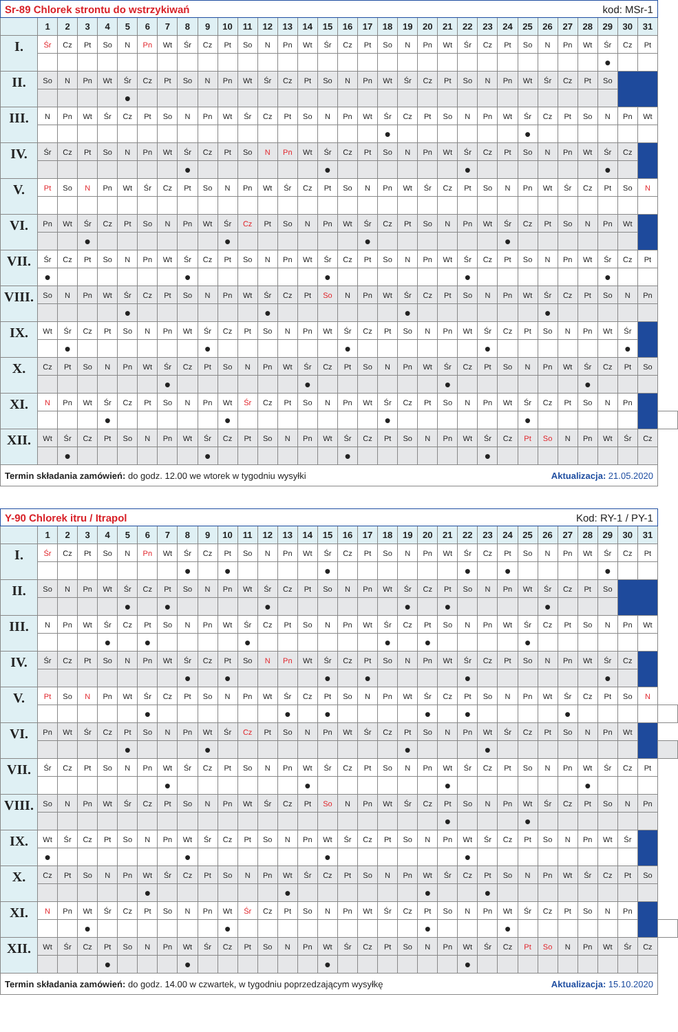| Sr-89 Chlorek strontu do wstrzykiwań kod: MSr-1 | | | | | | | | | | | | | | | | | | | | | | | | | | | | | | | | |
| | 1 | 2 | 3 | 4 | 5 | 6 | 7 | 8 | 9 | 10 | 11 | 12 | 13 | 14 | 15 | 16 | 17 | 18 | 19 | 20 | 21 | 22 | 23 | 24 | 25 | 26 | 27 | 28 | 29 | 30 | 31 | |
| I. | Śr | Cz | Pt | So | N | Pn | Wt | Śr | Cz | Pt | So | N | Pn | Wt | Śr | Cz | Pt | So | N | Pn | Wt | Śr | Cz | Pt | So | N | Pn | Wt | Śr | Cz | Pt | |
| | | | | | | | | | | | | | | | | | | | | | | | | | | | | | ● | | | |
| II. | So | N | Pn | Wt | Śr | Cz | Pt | So | N | Pn | Wt | Śr | Cz | Pt | So | N | Pn | Wt | Śr | Cz | Pt | So | N | Pn | Wt | Śr | Cz | Pt | So | | | |
| | | | | | ● | | | | | | | | | | | | | | | | | | | | | | | | | | | |
| III. | N | Pn | Wt | Śr | Cz | Pt | So | N | Pn | Wt | Śr | Cz | Pt | So | N | Pn | Wt | Śr | Cz | Pt | So | N | Pn | Wt | Śr | Cz | Pt | So | N | Pn | Wt | |
| | | | | | | | | | | | | | | | | | | ● | | | | | | | ● | | | | | | | |
| IV. | Śr | Cz | Pt | So | N | Pn | Wt | Śr | Cz | Pt | So | N | Pn | Wt | Śr | Cz | Pt | So | N | Pn | Wt | Śr | Cz | Pt | So | N | Pn | Wt | Śr | Cz | | |
| | | | | | | | | ● | | | | | | | ● | | | | | | | ● | | | | | | | ● | | | |
| V. | Pt | So | N | Pn | Wt | Śr | Cz | Pt | So | N | Pn | Wt | Śr | Cz | Pt | So | N | Pn | Wt | Śr | Cz | Pt | So | N | Pn | Wt | Śr | Cz | Pt | So | N | |
| VI. | Pn | Wt | Śr | Cz | Pt | So | N | Pn | Wt | Śr | Cz | Pt | So | N | Pn | Wt | Śr | Cz | Pt | So | N | Pn | Wt | Śr | Cz | Pt | So | N | Pn | Wt | | |
| | | | ● | | | | | | | ● | | | | | | | ● | | | | | | | ● | | | | | | | | |
| VII. | Śr | Cz | Pt | So | N | Pn | Wt | Śr | Cz | Pt | So | N | Pn | Wt | Śr | Cz | Pt | So | N | Pn | Wt | Śr | Cz | Pt | So | N | Pn | Wt | Śr | Cz | Pt | |
| | ● | | | | | | | ● | | | | | | | ● | | | | | | | ● | | | | | | | ● | | | |
| VIII. | So | N | Pn | Wt | Śr | Cz | Pt | So | N | Pn | Wt | Śr | Cz | Pt | So | N | Pn | Wt | Śr | Cz | Pt | So | N | Pn | Wt | Śr | Cz | Pt | So | N | Pn | |
| | | | | | ● | | | | | | | ● | | | | | | | ● | | | | | | | ● | | | | | | |
| IX. | Wt | Śr | Cz | Pt | So | N | Pn | Wt | Śr | Cz | Pt | So | N | Pn | Wt | Śr | Cz | Pt | So | N | Pn | Wt | Śr | Cz | Pt | So | N | Pn | Wt | Śr | | |
| | | ● | | | | | | | ● | | | | | | | ● | | | | | | | ● | | | | | | | ● | | |
| X. | Cz | Pt | So | N | Pn | Wt | Śr | Cz | Pt | So | N | Pn | Wt | Śr | Cz | Pt | So | N | Pn | Wt | Śr | Cz | Pt | So | N | Pn | Wt | Śr | Cz | Pt | So | |
| | | | | | | | ● | | | | | | | ● | | | | | | | ● | | | | | | | ● | | | | |
| XI. | N | Pn | Wt | Śr | Cz | Pt | So | N | Pn | Wt | Śr | Cz | Pt | So | N | Pn | Wt | Śr | Cz | Pt | So | N | Pn | Wt | Śr | Cz | Pt | So | N | Pn | | |
| | | | | ● | | | | | | ● | | | | | | | | ● | | | | | | | ● | | | | | | | |
| XII. | Wt | Śr | Cz | Pt | So | N | Pn | Wt | Śr | Cz | Pt | So | N | Pn | Wt | Śr | Cz | Pt | So | N | Pn | Wt | Śr | Cz | Pt | So | N | Pn | Wt | Śr | Cz | |
| | | ● | | | | | | | ● | | | | | | | ● | | | | | | | ● | | | | | | | | | |
| Termin składania zamówień: do godz. 12.00 we wtorek w tygodniu wysyłki Aktualizacja: 21.05.2020 | | | | | | | | | | | | | | | | | | | | | | | | | | | | | | | | |
| Y-90 Chlorek itru / Itrapol Kod: RY-1 / PY-1 | | | | | | | | | | | | | | | | | | | | | | | | | | | | | | | | |
| | 1 | 2 | 3 | 4 | 5 | 6 | 7 | 8 | 9 | 10 | 11 | 12 | 13 | 14 | 15 | 16 | 17 | 18 | 19 | 20 | 21 | 22 | 23 | 24 | 25 | 26 | 27 | 28 | 29 | 30 | 31 | |
| I. | Śr | Cz | Pt | So | N | Pn | Wt | Śr | Cz | Pt | So | N | Pn | Wt | Śr | Cz | Pt | So | N | Pn | Wt | Śr | Cz | Pt | So | N | Pn | Wt | Śr | Cz | Pt | |
| | | | | | | | | ● | | ● | | | | | ● | | | | | | | ● | | ● | | | | | ● | | | |
| II. | So | N | Pn | Wt | Śr | Cz | Pt | So | N | Pn | Wt | Śr | Cz | Pt | So | N | Pn | Wt | Śr | Cz | Pt | So | N | Pn | Wt | Śr | Cz | Pt | So | | | |
| | | | | | ● | | ● | | | | | ● | | | | | | | ● | | ● | | | | | ● | | | | | | |
| III. | N | Pn | Wt | Śr | Cz | Pt | So | N | Pn | Wt | Śr | Cz | Pt | So | N | Pn | Wt | Śr | Cz | Pt | So | N | Pn | Wt | Śr | Cz | Pt | So | N | Pn | Wt | |
| | | | | ● | | ● | | | | | ● | | | | | | | ● | | ● | | | | | ● | | | | | | | |
| IV. | Śr | Cz | Pt | So | N | Pn | Wt | Śr | Cz | Pt | So | N | Pn | Wt | Śr | Cz | Pt | So | N | Pn | Wt | Śr | Cz | Pt | So | N | Pn | Wt | Śr | Cz | | |
| | | | | | | | | ● | | ● | | | | | ● | | ● | | | | | ● | | | | | | | ● | | | |
| V. | Pt | So | N | Pn | Wt | Śr | Cz | Pt | So | N | Pn | Wt | Śr | Cz | Pt | So | N | Pn | Wt | Śr | Cz | Pt | So | N | Pn | Wt | Śr | Cz | Pt | So | N | |
| | | | | | | ● | | | | | | | ● | | ● | | | | | ● | | ● | | | | | ● | | | | | |
| VI. | Pn | Wt | Śr | Cz | Pt | So | N | Pn | Wt | Śr | Cz | Pt | So | N | Pn | Wt | Śr | Cz | Pt | So | N | Pn | Wt | Śr | Cz | Pt | So | N | Pn | Wt | | |
| | | | | | ● | | | | ● | | | | | | | | | | ● | | | | ● | | | | | | | | | |
| VII. | Śr | Cz | Pt | So | N | Pn | Wt | Śr | Cz | Pt | So | N | Pn | Wt | Śr | Cz | Pt | So | N | Pn | Wt | Śr | Cz | Pt | So | N | Pn | Wt | Śr | Cz | Pt | |
| | | | | | | | ● | | | | | | | ● | | | | | | | ● | | | | | | | ● | | | | |
| VIII. | So | N | Pn | Wt | Śr | Cz | Pt | So | N | Pn | Wt | Śr | Cz | Pt | So | N | Pn | Wt | Śr | Cz | Pt | So | N | Pn | Wt | Śr | Cz | Pt | So | N | Pn | |
| | | | | | | | | | | | | | | | | | | | | | ● | | | | ● | | | | | | | |
| IX. | Wt | Śr | Cz | Pt | So | N | Pn | Wt | Śr | Cz | Pt | So | N | Pn | Wt | Śr | Cz | Pt | So | N | Pn | Wt | Śr | Cz | Pt | So | N | Pn | Wt | Śr | | |
| | ● | | | | | | | ● | | | | | | | ● | | | | | | | ● | | | | | | | | | | |
| X. | Cz | Pt | So | N | Pn | Wt | Śr | Cz | Pt | So | N | Pn | Wt | Śr | Cz | Pt | So | N | Pn | Wt | Śr | Cz | Pt | So | N | Pn | Wt | Śr | Cz | Pt | So | |
| | | | | | | ● | | | | | | | ● | | | | | | | ● | | | ● | | | | | | | | | |
| XI. | N | Pn | Wt | Śr | Cz | Pt | So | N | Pn | Wt | Śr | Cz | Pt | So | N | Pn | Wt | Śr | Cz | Pt | So | N | Pn | Wt | Śr | Cz | Pt | So | N | Pn | | |
| | | | ● | | | | | | | ● | | | | | | | | | | ● | | | | ● | | | | | | | | |
| XII. | Wt | Śr | Cz | Pt | So | N | Pn | Wt | Śr | Cz | Pt | So | N | Pn | Wt | Śr | Cz | Pt | So | N | Pn | Wt | Śr | Cz | Pt | So | N | Pn | Wt | Śr | Cz | |
| | | | | ● | | | | ● | | | | | | | ● | | | | | | | ● | | | | | | | | | | |
| Termin składania zamówień: do godz. 14.00 w czwartek, w tygodniu poprzedzającym wysyłkę Aktualizacja: 15.10.2020 | | | | | | | | | | | | | | | | | | | | | | | | | | | | | | | | |